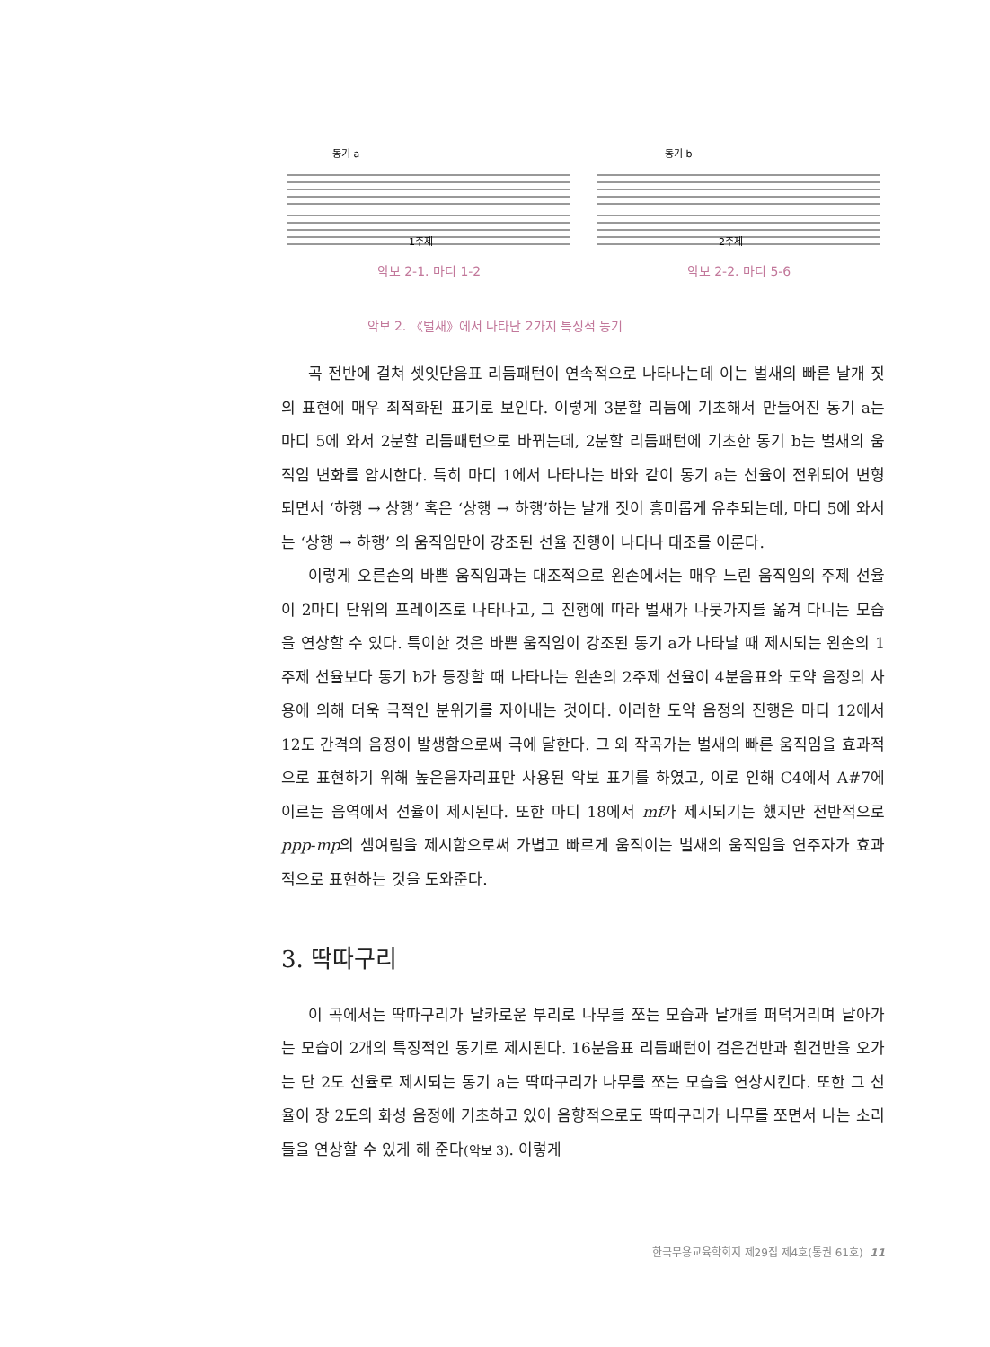동기 a
1주제
악보 2-1. 마디 1-2
동기 b
2주제
악보 2-2. 마디 5-6
악보 2. 《벌새》에서 나타난 2가지 특징적 동기
곡 전반에 걸쳐 셋잇단음표 리듬패턴이 연속적으로 나타나는데 이는 벌새의 빠른 날개 짓의 표현에 매우 최적화된 표기로 보인다. 이렇게 3분할 리듬에 기초해서 만들어진 동기 a는 마디 5에 와서 2분할 리듬패턴으로 바뀌는데, 2분할 리듬패턴에 기초한 동기 b는 벌새의 움직임 변화를 암시한다. 특히 마디 1에서 나타나는 바와 같이 동기 a는 선율이 전위되어 변형되면서 ‘하행 → 상행’ 혹은 ‘상행 → 하행’하는 날개 짓이 흥미롭게 유추되는데, 마디 5에 와서는 ‘상행 → 하행’ 의 움직임만이 강조된 선율 진행이 나타나 대조를 이룬다.
이렇게 오른손의 바쁜 움직임과는 대조적으로 왼손에서는 매우 느린 움직임의 주제 선율이 2마디 단위의 프레이즈로 나타나고, 그 진행에 따라 벌새가 나뭇가지를 옮겨 다니는 모습을 연상할 수 있다. 특이한 것은 바쁜 움직임이 강조된 동기 a가 나타날 때 제시되는 왼손의 1주제 선율보다 동기 b가 등장할 때 나타나는 왼손의 2주제 선율이 4분음표와 도약 음정의 사용에 의해 더욱 극적인 분위기를 자아내는 것이다. 이러한 도약 음정의 진행은 마디 12에서 12도 간격의 음정이 발생함으로써 극에 달한다. 그 외 작곡가는 벌새의 빠른 움직임을 효과적으로 표현하기 위해 높은음자리표만 사용된 악보 표기를 하였고, 이로 인해 C4에서 A#7에 이르는 음역에서 선율이 제시된다. 또한 마디 18에서 mf가 제시되기는 했지만 전반적으로 ppp-mp의 셈여림을 제시함으로써 가볍고 빠르게 움직이는 벌새의 움직임을 연주자가 효과적으로 표현하는 것을 도와준다.
3. 딱따구리
이 곡에서는 딱따구리가 날카로운 부리로 나무를 쪼는 모습과 날개를 퍼덕거리며 날아가는 모습이 2개의 특징적인 동기로 제시된다. 16분음표 리듬패턴이 검은건반과 흰건반을 오가는 단 2도 선율로 제시되는 동기 a는 딱따구리가 나무를 쪼는 모습을 연상시킨다. 또한 그 선율이 장 2도의 화성 음정에 기초하고 있어 음향적으로도 딱따구리가 나무를 쪼면서 나는 소리들을 연상할 수 있게 해 준다(악보 3). 이렇게
한국무용교육학회지 제29집 제4호(통권 61호) 11